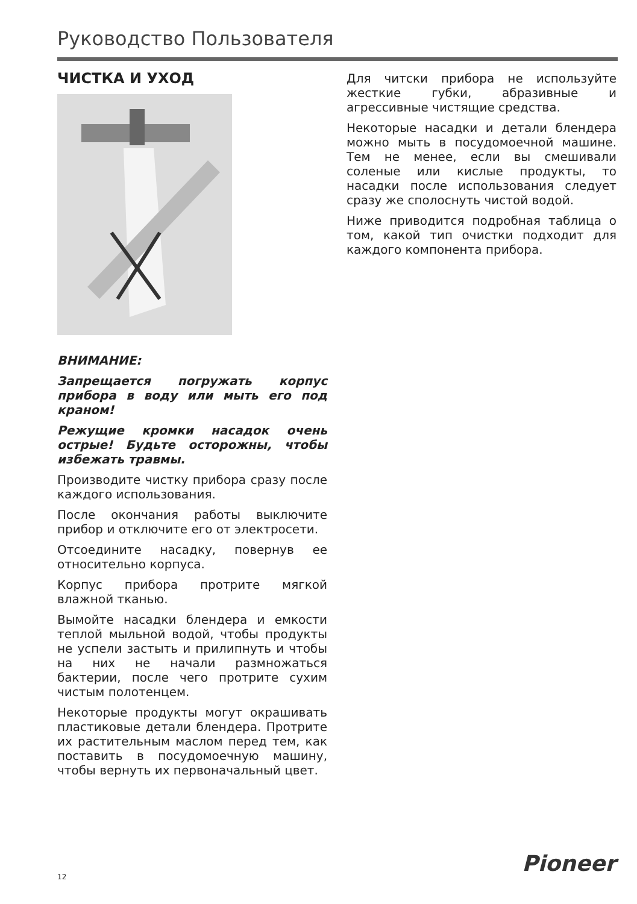Руководство Пользователя
ЧИСТКА И УХОД
ВНИМАНИЕ:
Запрещается погружать корпус прибора в воду или мыть его под краном!
Режущие кромки насадок очень острые! Будьте осторожны, чтобы избежать травмы.
Производите чистку прибора сразу после каждого использования.
После окончания работы выключите прибор и отключите его от электросети.
Отсоедините насадку, повернув ее относительно корпуса.
Корпус прибора протрите мягкой влажной тканью.
Вымойте насадки блендера и емкости теплой мыльной водой, чтобы продукты не успели застыть и прилипнуть и чтобы на них не начали размножаться бактерии, после чего протрите сухим чистым полотенцем.
Некоторые продукты могут окрашивать пластиковые детали блендера. Протрите их растительным маслом перед тем, как поставить в посудомоечную машину, чтобы вернуть их первоначальный цвет.
Для читски прибора не используйте жесткие губки, абразивные и агрессивные чистящие средства.
Некоторые насадки и детали блендера можно мыть в посудомоечной машине. Тем не менее, если вы смешивали соленые или кислые продукты, то насадки после использования следует сразу же сполоснуть чистой водой.
Ниже приводится подробная таблица о том, какой тип очистки подходит для каждого компонента прибора.
12 Pioneer